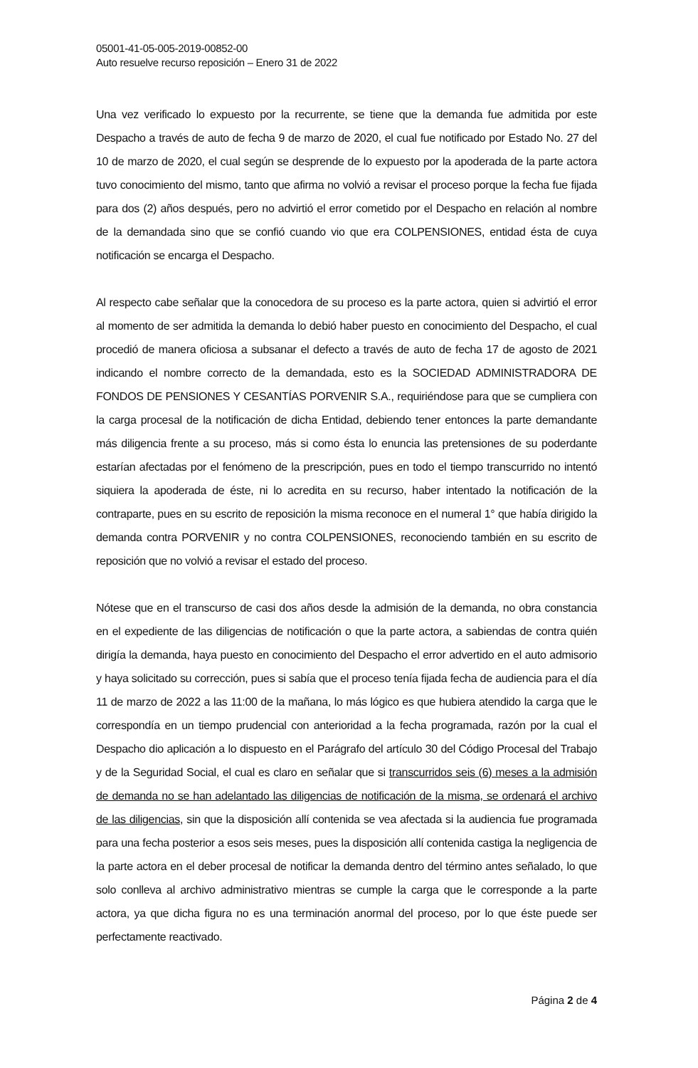05001-41-05-005-2019-00852-00
Auto resuelve recurso reposición – Enero 31 de 2022
Una vez verificado lo expuesto por la recurrente, se tiene que la demanda fue admitida por este Despacho a través de auto de fecha 9 de marzo de 2020, el cual fue notificado por Estado No. 27 del 10 de marzo de 2020, el cual según se desprende de lo expuesto por la apoderada de la parte actora tuvo conocimiento del mismo, tanto que afirma no volvió a revisar el proceso porque la fecha fue fijada para dos (2) años después, pero no advirtió el error cometido por el Despacho en relación al nombre de la demandada sino que se confió cuando vio que era COLPENSIONES, entidad ésta de cuya notificación se encarga el Despacho.
Al respecto cabe señalar que la conocedora de su proceso es la parte actora, quien si advirtió el error al momento de ser admitida la demanda lo debió haber puesto en conocimiento del Despacho, el cual procedió de manera oficiosa a subsanar el defecto a través de auto de fecha 17 de agosto de 2021 indicando el nombre correcto de la demandada, esto es la SOCIEDAD ADMINISTRADORA DE FONDOS DE PENSIONES Y CESANTÍAS PORVENIR S.A., requiriéndose para que se cumpliera con la carga procesal de la notificación de dicha Entidad, debiendo tener entonces la parte demandante más diligencia frente a su proceso, más si como ésta lo enuncia las pretensiones de su poderdante estarían afectadas por el fenómeno de la prescripción, pues en todo el tiempo transcurrido no intentó siquiera la apoderada de éste, ni lo acredita en su recurso, haber intentado la notificación de la contraparte, pues en su escrito de reposición la misma reconoce en el numeral 1° que había dirigido la demanda contra PORVENIR y no contra COLPENSIONES, reconociendo también en su escrito de reposición que no volvió a revisar el estado del proceso.
Nótese que en el transcurso de casi dos años desde la admisión de la demanda, no obra constancia en el expediente de las diligencias de notificación o que la parte actora, a sabiendas de contra quién dirigía la demanda, haya puesto en conocimiento del Despacho el error advertido en el auto admisorio y haya solicitado su corrección, pues si sabía que el proceso tenía fijada fecha de audiencia para el día 11 de marzo de 2022 a las 11:00 de la mañana, lo más lógico es que hubiera atendido la carga que le correspondía en un tiempo prudencial con anterioridad a la fecha programada, razón por la cual el Despacho dio aplicación a lo dispuesto en el Parágrafo del artículo 30 del Código Procesal del Trabajo y de la Seguridad Social, el cual es claro en señalar que si transcurridos seis (6) meses a la admisión de demanda no se han adelantado las diligencias de notificación de la misma, se ordenará el archivo de las diligencias, sin que la disposición allí contenida se vea afectada si la audiencia fue programada para una fecha posterior a esos seis meses, pues la disposición allí contenida castiga la negligencia de la parte actora en el deber procesal de notificar la demanda dentro del término antes señalado, lo que solo conlleva al archivo administrativo mientras se cumple la carga que le corresponde a la parte actora, ya que dicha figura no es una terminación anormal del proceso, por lo que éste puede ser perfectamente reactivado.
Página 2 de 4